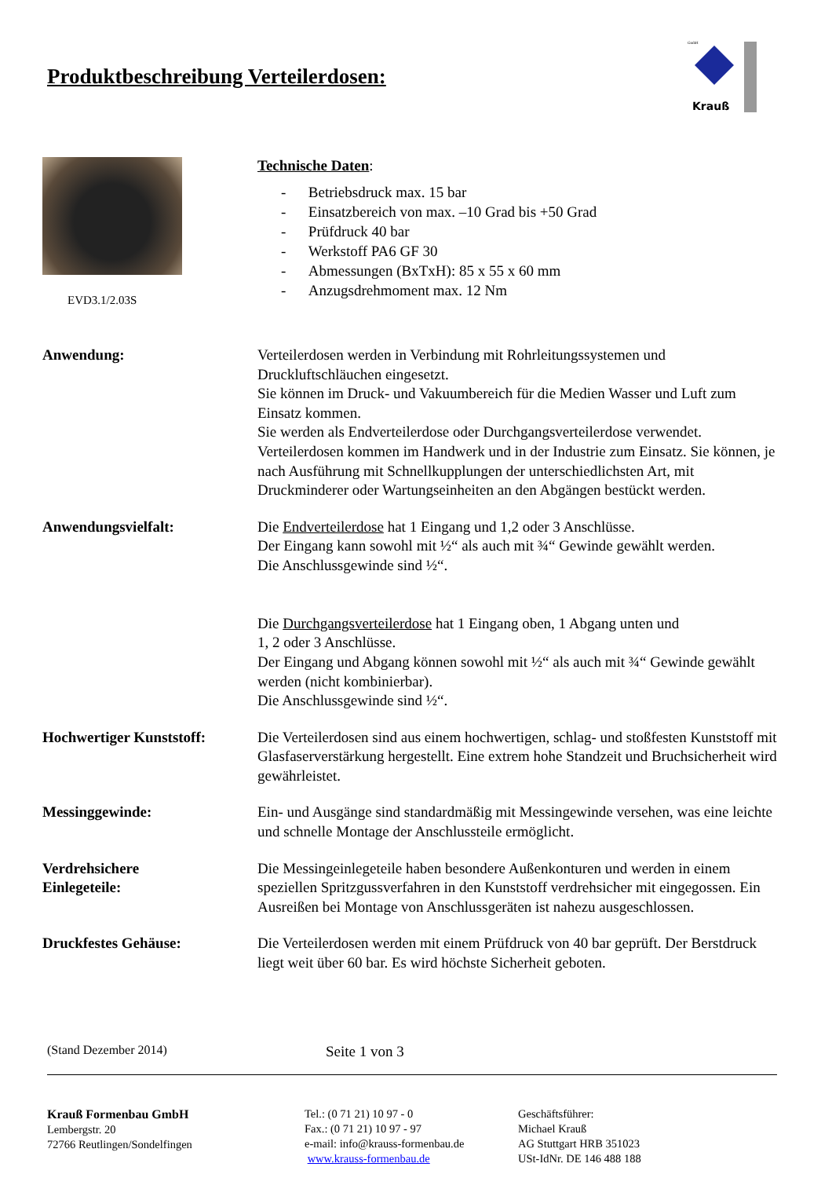Produktbeschreibung Verteilerdosen:
Krauß
GmbH
EVD3.1/2.03S
Technische Daten:
- Betriebsdruck max. 15 bar
- Einsatzbereich von max. –10 Grad bis +50 Grad
- Prüfdruck 40 bar
- Werkstoff PA6 GF 30
- Abmessungen (BxTxH): 85 x 55 x 60 mm
- Anzugsdrehmoment max. 12 Nm
Anwendung: Verteilerdosen werden in Verbindung mit Rohrleitungssystemen und Druckluftschläuchen eingesetzt.
Sie können im Druck- und Vakuumbereich für die Medien Wasser und Luft zum Einsatz kommen.
Sie werden als Endverteilerdose oder Durchgangsverteilerdose verwendet. Verteilerdosen kommen im Handwerk und in der Industrie zum Einsatz. Sie können, je nach Ausführung mit Schnellkupplungen der unterschiedlichsten Art, mit Druckminderer oder Wartungseinheiten an den Abgängen bestückt werden.
Anwendungsvielfalt: Die Endverteilerdose hat 1 Eingang und 1,2 oder 3 Anschlüsse.
Der Eingang kann sowohl mit ½“ als auch mit ¾“ Gewinde gewählt werden.
Die Anschlussgewinde sind ½“.
Die Durchgangsverteilerdose hat 1 Eingang oben, 1 Abgang unten und
1, 2 oder 3 Anschlüsse.
Der Eingang und Abgang können sowohl mit ½“ als auch mit ¾“ Gewinde gewählt werden (nicht kombinierbar).
Die Anschlussgewinde sind ½“.
Hochwertiger Kunststoff: Die Verteilerdosen sind aus einem hochwertigen, schlag- und stoßfesten Kunststoff mit Glasfaserverstärkung hergestellt. Eine extrem hohe Standzeit und Bruchsicherheit wird gewährleistet.
Messinggewinde: Ein- und Ausgänge sind standardmäßig mit Messingewinde versehen, was eine leichte und schnelle Montage der Anschlussteile ermöglicht.
Verdrehsichere
Einlegeteile:
Die Messingeinlegeteile haben besondere Außenkonturen und werden in einem speziellen Spritzgussverfahren in den Kunststoff verdrehsicher mit eingegossen. Ein Ausreißen bei Montage von Anschlussgeräten ist nahezu ausgeschlossen.
Druckfestes Gehäuse: Die Verteilerdosen werden mit einem Prüfdruck von 40 bar geprüft. Der Berstdruck liegt weit über 60 bar. Es wird höchste Sicherheit geboten.
(Stand Dezember 2014) Seite 1 von 3
Krauß Formenbau GmbH
Lembergstr. 20
72766 Reutlingen/Sondelfingen
Tel.: (0 71 21) 10 97 - 0
Fax.: (0 71 21) 10 97 - 97
e-mail: info@krauss-formenbau.de
www.krauss-formenbau.de
Geschäftsführer:
Michael Krauß
AG Stuttgart HRB 351023
USt-IdNr. DE 146 488 188